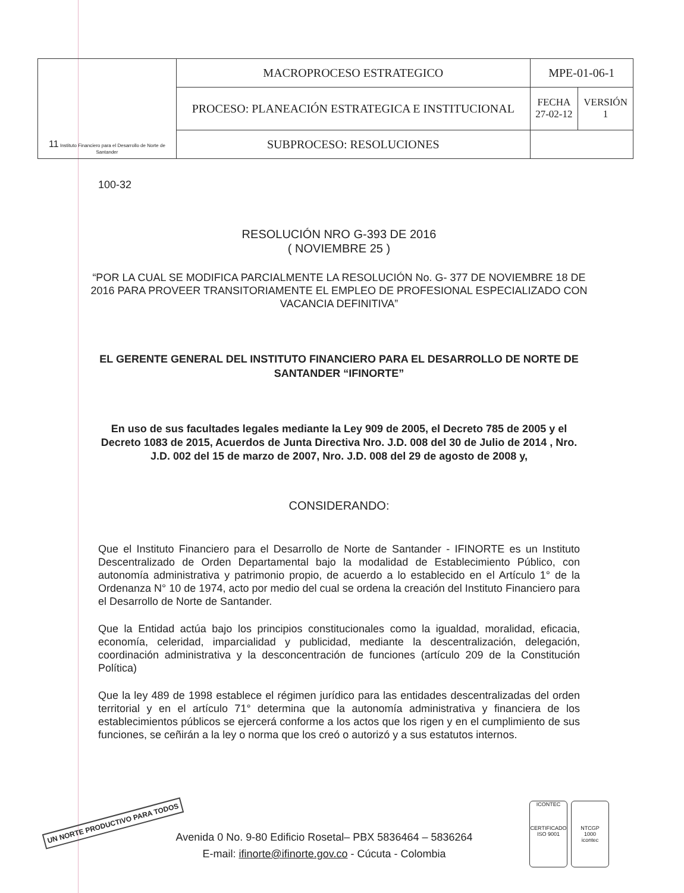| 11 Instituto Financiero para el Desarrollo de Norte de Santander | MACROPROCESO ESTRATEGICO | MPE-01-06-1 | |
| | PROCESO: PLANEACIÓN ESTRATEGICA E INSTITUCIONAL | FECHA 27-02-12 | VERSIÓN 1 |
| | SUBPROCESO: RESOLUCIONES | | |
100-32
RESOLUCIÓN NRO G-393 DE 2016
( NOVIEMBRE 25 )
“POR LA CUAL SE MODIFICA PARCIALMENTE LA RESOLUCIÓN No. G- 377 DE NOVIEMBRE 18 DE 2016 PARA PROVEER TRANSITORIAMENTE EL EMPLEO DE PROFESIONAL ESPECIALIZADO CON VACANCIA DEFINITIVA”
EL GERENTE GENERAL DEL INSTITUTO FINANCIERO PARA EL DESARROLLO DE NORTE DE SANTANDER “IFINORTE”
En uso de sus facultades legales mediante la Ley 909 de 2005, el Decreto 785 de 2005 y el Decreto 1083 de 2015, Acuerdos de Junta Directiva Nro. J.D. 008 del 30 de Julio de 2014 , Nro. J.D. 002 del 15 de marzo de 2007, Nro. J.D. 008 del 29 de agosto de 2008 y,
CONSIDERANDO:
Que el Instituto Financiero para el Desarrollo de Norte de Santander - IFINORTE es un Instituto Descentralizado de Orden Departamental bajo la modalidad de Establecimiento Público, con autonomía administrativa y patrimonio propio, de acuerdo a lo establecido en el Artículo 1° de la Ordenanza N° 10 de 1974, acto por medio del cual se ordena la creación del Instituto Financiero para el Desarrollo de Norte de Santander.
Que la Entidad actúa bajo los principios constitucionales como la igualdad, moralidad, eficacia, economía, celeridad, imparcialidad y publicidad, mediante la descentralización, delegación, coordinación administrativa y la desconcentración de funciones (artículo 209 de la Constitución Política)
Que la ley 489 de 1998 establece el régimen jurídico para las entidades descentralizadas del orden territorial y en el artículo 71° determina que la autonomía administrativa y financiera de los establecimientos públicos se ejercerá conforme a los actos que los rigen y en el cumplimiento de sus funciones, se ceñirán a la ley o norma que los creó o autorizó y a sus estatutos internos.
UN NORTE PRODUCTIVO PARA TODOS
Avenida 0 No. 9-80 Edificio Rosetal– PBX 5836464 – 5836264
E-mail: ifinorte@ifinorte.gov.co - Cúcuta - Colombia
ICONTEC
CERTIFICADO
ISO 9001
NTCGP
1000
icontec